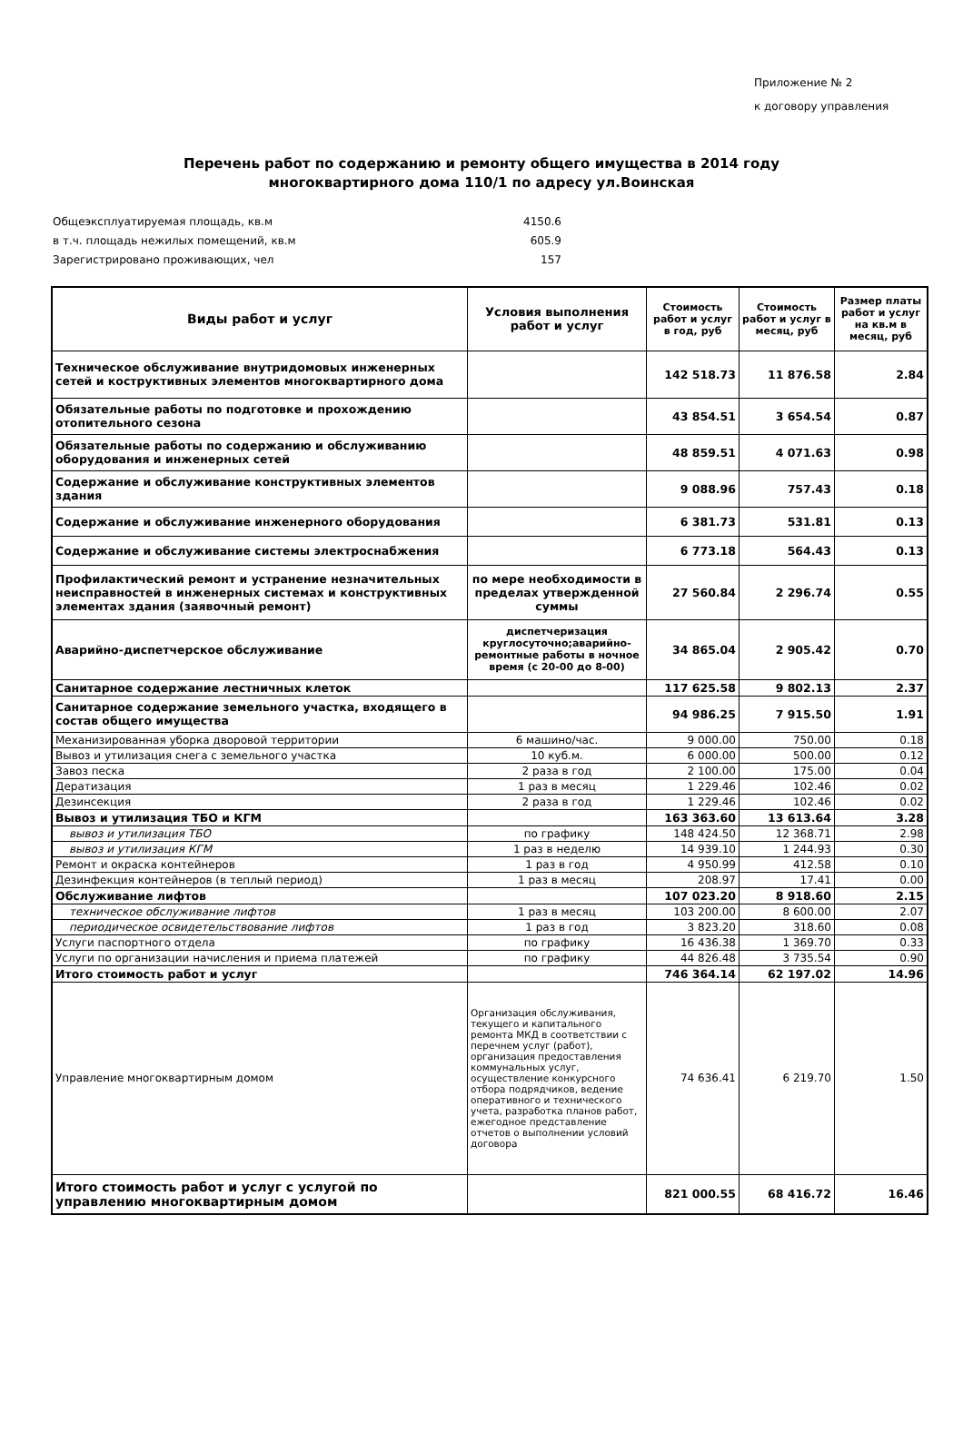Приложение № 2
к договору управления
Перечень работ по содержанию и ремонту общего имущества в 2014 году
многоквартирного дома 110/1 по адресу ул.Воинская
Общеэксплуатируемая площадь, кв.м 4150.6
в т.ч. площадь нежилых помещений, кв.м 605.9
Зарегистрировано проживающих, чел 157
| Виды работ и услуг | Условия выполнения работ и услуг | Стоимость работ и услуг в год, руб | Стоимость работ и услуг в месяц, руб | Размер платы работ и услуг на кв.м в месяц, руб |
| --- | --- | --- | --- | --- |
| Техническое обслуживание внутридомовых инженерных сетей и коструктивных элементов многоквартирного дома | | 142 518.73 | 11 876.58 | 2.84 |
| Обязательные работы по подготовке и прохождению отопительного сезона | | 43 854.51 | 3 654.54 | 0.87 |
| Обязательные работы по содержанию и обслуживанию оборудования и инженерных сетей | | 48 859.51 | 4 071.63 | 0.98 |
| Содержание и обслуживание конструктивных элементов здания | | 9 088.96 | 757.43 | 0.18 |
| Содержание и обслуживание инженерного оборудования | | 6 381.73 | 531.81 | 0.13 |
| Содержание и обслуживание системы электроснабжения | | 6 773.18 | 564.43 | 0.13 |
| Профилактический ремонт и устранение незначительных неисправностей в инженерных системах и конструктивных элементах здания (заявочный ремонт) | по мере необходимости в пределах утвержденной суммы | 27 560.84 | 2 296.74 | 0.55 |
| Аварийно-диспетчерское обслуживание | диспетчеризация круглосуточно;аварийно-ремонтные работы в ночное время (с 20-00 до 8-00) | 34 865.04 | 2 905.42 | 0.70 |
| Санитарное содержание лестничных клеток | | 117 625.58 | 9 802.13 | 2.37 |
| Санитарное содержание земельного участка, входящего в состав общего имущества | | 94 986.25 | 7 915.50 | 1.91 |
| Механизированная уборка дворовой территории | 6 машино/час. | 9 000.00 | 750.00 | 0.18 |
| Вывоз и утилизация снега с земельного участка | 10 куб.м. | 6 000.00 | 500.00 | 0.12 |
| Завоз песка | 2 раза в год | 2 100.00 | 175.00 | 0.04 |
| Дератизация | 1 раз в месяц | 1 229.46 | 102.46 | 0.02 |
| Дезинсекция | 2 раза в год | 1 229.46 | 102.46 | 0.02 |
| Вывоз и утилизация ТБО и КГМ | | 163 363.60 | 13 613.64 | 3.28 |
| вывоз и утилизация ТБО | по графику | 148 424.50 | 12 368.71 | 2.98 |
| вывоз и утилизация КГМ | 1 раз в неделю | 14 939.10 | 1 244.93 | 0.30 |
| Ремонт и окраска контейнеров | 1 раз в год | 4 950.99 | 412.58 | 0.10 |
| Дезинфекция контейнеров (в теплый период) | 1 раз в месяц | 208.97 | 17.41 | 0.00 |
| Обслуживание лифтов | | 107 023.20 | 8 918.60 | 2.15 |
| техническое обслуживание лифтов | 1 раз в месяц | 103 200.00 | 8 600.00 | 2.07 |
| периодическое освидетельствование лифтов | 1 раз в год | 3 823.20 | 318.60 | 0.08 |
| Услуги паспортного отдела | по графику | 16 436.38 | 1 369.70 | 0.33 |
| Услуги по организации начисления и приема платежей | по графику | 44 826.48 | 3 735.54 | 0.90 |
| Итого стоимость работ и услуг | | 746 364.14 | 62 197.02 | 14.96 |
| Управление многоквартирным домом | Организация обслуживания, текущего и капитального ремонта МКД в соответствии с перечнем услуг (работ), организация предоставления коммунальных услуг, осуществление конкурсного отбора подрядчиков, ведение оперативного и технического учета, разработка планов работ, ежегодное представление отчетов о выполнении условий договора | 74 636.41 | 6 219.70 | 1.50 |
| Итого стоимость работ и услуг с услугой по управлению многоквартирным домом | | 821 000.55 | 68 416.72 | 16.46 |